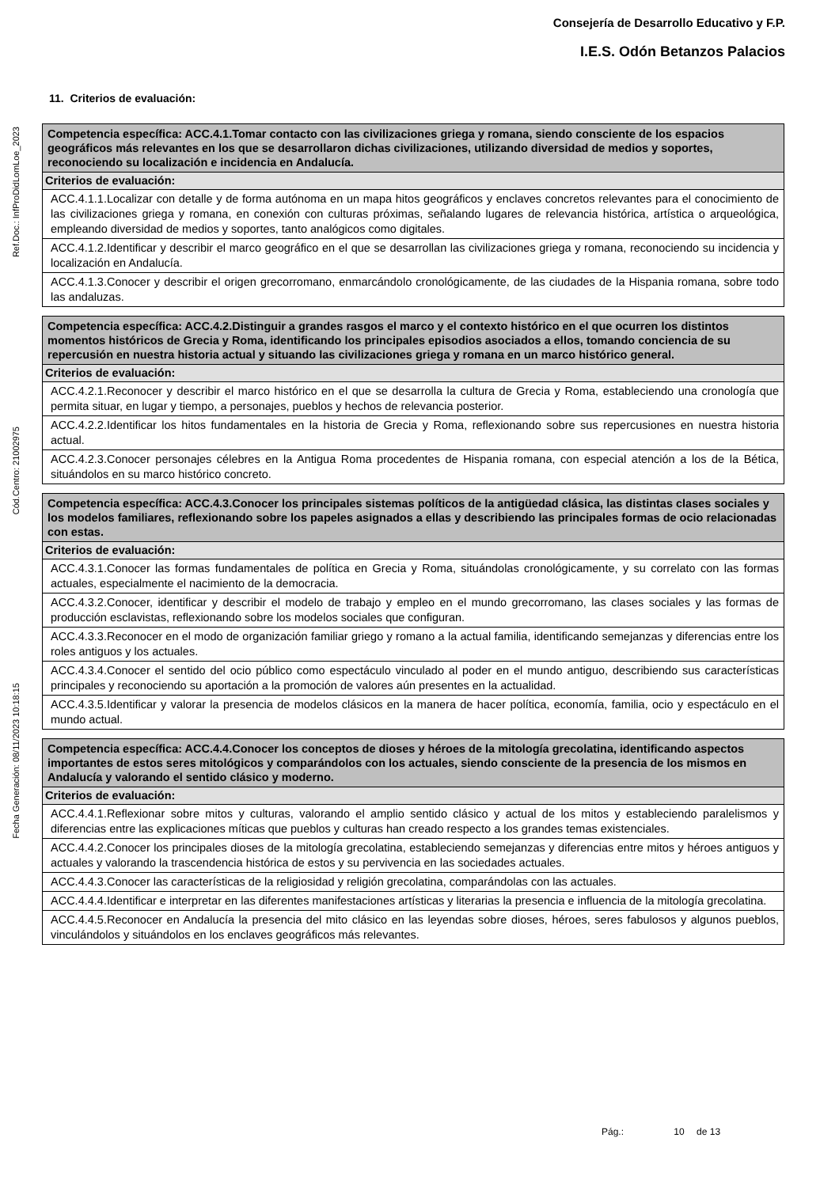Consejería de Desarrollo Educativo y F.P.
I.E.S. Odón Betanzos Palacios
Ref.Doc.: InfProDidLomLoe_2023
Cód.Centro: 21002975
Fecha Generación: 08/11/2023 10:18:15
11. Criterios de evaluación:
| Competencia específica: ACC.4.1.Tomar contacto con las civilizaciones griega y romana, siendo consciente de los espacios geográficos más relevantes en los que se desarrollaron dichas civilizaciones, utilizando diversidad de medios y soportes, reconociendo su localización e incidencia en Andalucía. |
| Criterios de evaluación: |
| ACC.4.1.1.Localizar con detalle y de forma autónoma en un mapa hitos geográficos y enclaves concretos relevantes para el conocimiento de las civilizaciones griega y romana, en conexión con culturas próximas, señalando lugares de relevancia histórica, artística o arqueológica, empleando diversidad de medios y soportes, tanto analógicos como digitales. |
| ACC.4.1.2.Identificar y describir el marco geográfico en el que se desarrollan las civilizaciones griega y romana, reconociendo su incidencia y localización en Andalucía. |
| ACC.4.1.3.Conocer y describir el origen grecorromano, enmarcándolo cronológicamente, de las ciudades de la Hispania romana, sobre todo las andaluzas. |
| Competencia específica: ACC.4.2.Distinguir a grandes rasgos el marco y el contexto histórico en el que ocurren los distintos momentos históricos de Grecia y Roma, identificando los principales episodios asociados a ellos, tomando conciencia de su repercusión en nuestra historia actual y situando las civilizaciones griega y romana en un marco histórico general. |
| Criterios de evaluación: |
| ACC.4.2.1.Reconocer y describir el marco histórico en el que se desarrolla la cultura de Grecia y Roma, estableciendo una cronología que permita situar, en lugar y tiempo, a personajes, pueblos y hechos de relevancia posterior. |
| ACC.4.2.2.Identificar los hitos fundamentales en la historia de Grecia y Roma, reflexionando sobre sus repercusiones en nuestra historia actual. |
| ACC.4.2.3.Conocer personajes célebres en la Antigua Roma procedentes de Hispania romana, con especial atención a los de la Bética, situándolos en su marco histórico concreto. |
| Competencia específica: ACC.4.3.Conocer los principales sistemas políticos de la antigüedad clásica, las distintas clases sociales y los modelos familiares, reflexionando sobre los papeles asignados a ellas y describiendo las principales formas de ocio relacionadas con estas. |
| Criterios de evaluación: |
| ACC.4.3.1.Conocer las formas fundamentales de política en Grecia y Roma, situándolas cronológicamente, y su correlato con las formas actuales, especialmente el nacimiento de la democracia. |
| ACC.4.3.2.Conocer, identificar y describir el modelo de trabajo y empleo en el mundo grecorromano, las clases sociales y las formas de producción esclavistas, reflexionando sobre los modelos sociales que configuran. |
| ACC.4.3.3.Reconocer en el modo de organización familiar griego y romano a la actual familia, identificando semejanzas y diferencias entre los roles antiguos y los actuales. |
| ACC.4.3.4.Conocer el sentido del ocio público como espectáculo vinculado al poder en el mundo antiguo, describiendo sus características principales y reconociendo su aportación a la promoción de valores aún presentes en la actualidad. |
| ACC.4.3.5.Identificar y valorar la presencia de modelos clásicos en la manera de hacer política, economía, familia, ocio y espectáculo en el mundo actual. |
| Competencia específica: ACC.4.4.Conocer los conceptos de dioses y héroes de la mitología grecolatina, identificando aspectos importantes de estos seres mitológicos y comparándolos con los actuales, siendo consciente de la presencia de los mismos en Andalucía y valorando el sentido clásico y moderno. |
| Criterios de evaluación: |
| ACC.4.4.1.Reflexionar sobre mitos y culturas, valorando el amplio sentido clásico y actual de los mitos y estableciendo paralelismos y diferencias entre las explicaciones míticas que pueblos y culturas han creado respecto a los grandes temas existenciales. |
| ACC.4.4.2.Conocer los principales dioses de la mitología grecolatina, estableciendo semejanzas y diferencias entre mitos y héroes antiguos y actuales y valorando la trascendencia histórica de estos y su pervivencia en las sociedades actuales. |
| ACC.4.4.3.Conocer las características de la religiosidad y religión grecolatina, comparándolas con las actuales. |
| ACC.4.4.4.Identificar e interpretar en las diferentes manifestaciones artísticas y literarias la presencia e influencia de la mitología grecolatina. |
| ACC.4.4.5.Reconocer en Andalucía la presencia del mito clásico en las leyendas sobre dioses, héroes, seres fabulosos y algunos pueblos, vinculándolos y situándolos en los enclaves geográficos más relevantes. |
Pág.: 10 de 13